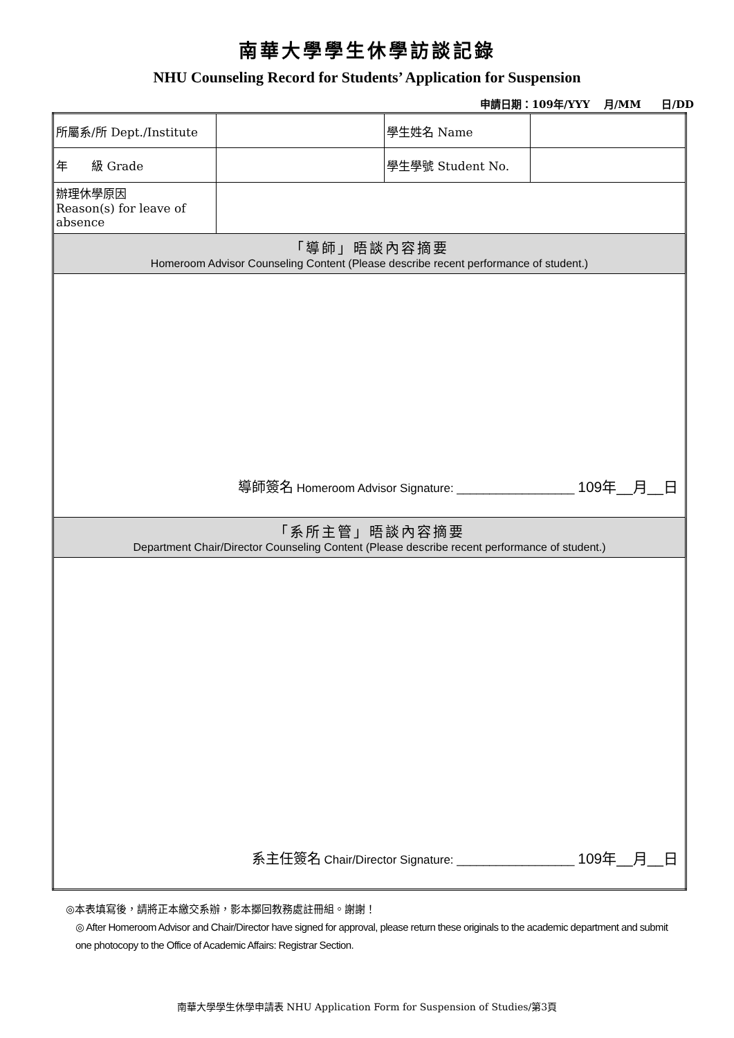南華大學學生休學訪談記錄
NHU Counseling Record for Students’ Application for Suspension
申請日期：109年/YYY　 月/MM　　日/DD
| 所屬系/所 Dept./Institute | | 學生姓名 Name | |
| 年 級 Grade | | 學生學號 Student No. | |
| 辦理休學原因 Reason(s) for leave of absence | | | |
| 「導師」晤談內容摘要 Homeroom Advisor Counseling Content (Please describe recent performance of student.) | | | |
| 導師簽名 Homeroom Advisor Signature: __________________ 109年__月__日 | | | |
| 「系所主管」晤談內容摘要 Department Chair/Director Counseling Content (Please describe recent performance of student.) | | | |
| 系主任簽名 Chair/Director Signature: __________________ 109年__月__日 | | | |
◎本表填寫後，請將正本繳交系辦，影本擲回教務處註冊組。謝謝！
◎ After Homeroom Advisor and Chair/Director have signed for approval, please return these originals to the academic department and submit one photocopy to the Office of Academic Affairs: Registrar Section.
南華大學學生休學申請表 NHU Application Form for Suspension of Studies/第3頁